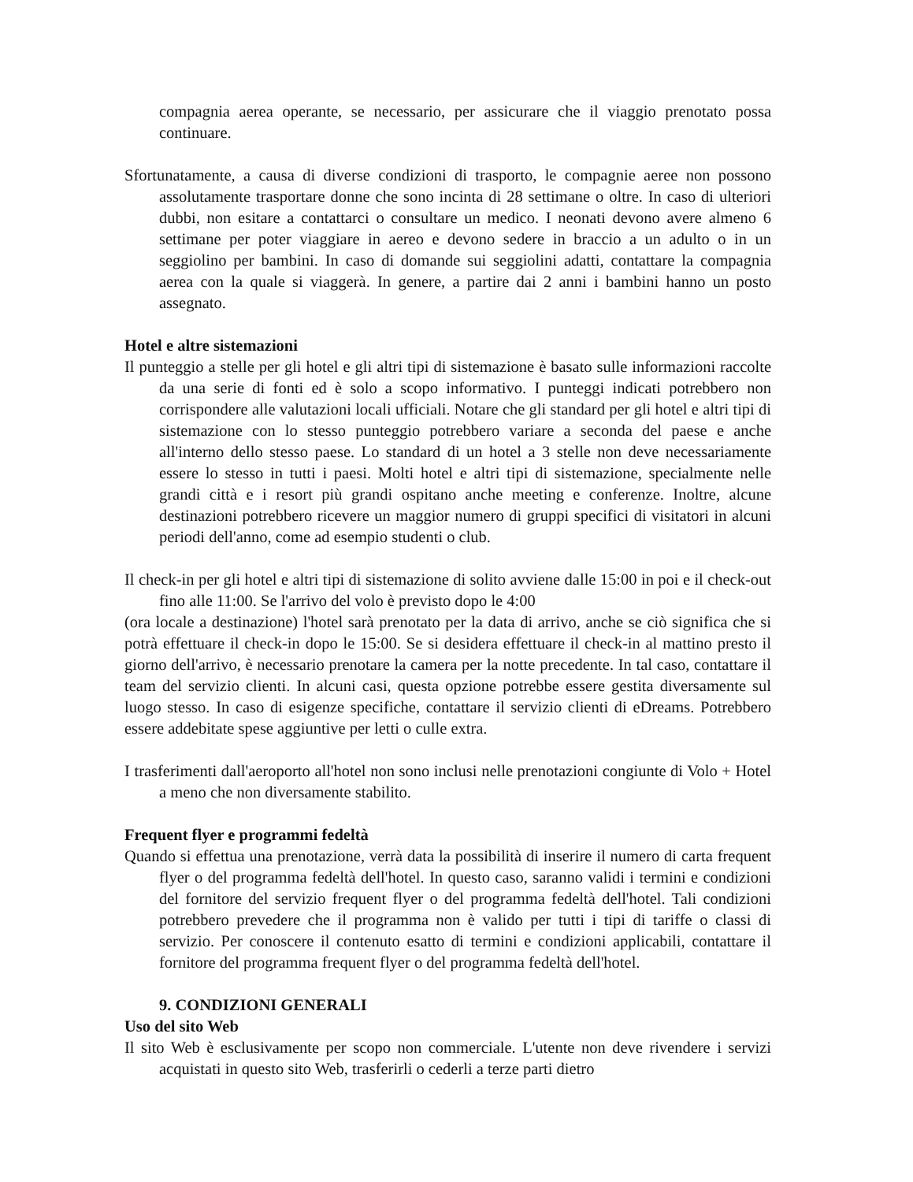compagnia aerea operante, se necessario, per assicurare che il viaggio prenotato possa continuare.
Sfortunatamente, a causa di diverse condizioni di trasporto, le compagnie aeree non possono assolutamente trasportare donne che sono incinta di 28 settimane o oltre. In caso di ulteriori dubbi, non esitare a contattarci o consultare un medico. I neonati devono avere almeno 6 settimane per poter viaggiare in aereo e devono sedere in braccio a un adulto o in un seggiolino per bambini. In caso di domande sui seggiolini adatti, contattare la compagnia aerea con la quale si viaggerà. In genere, a partire dai 2 anni i bambini hanno un posto assegnato.
Hotel e altre sistemazioni
Il punteggio a stelle per gli hotel e gli altri tipi di sistemazione è basato sulle informazioni raccolte da una serie di fonti ed è solo a scopo informativo. I punteggi indicati potrebbero non corrispondere alle valutazioni locali ufficiali. Notare che gli standard per gli hotel e altri tipi di sistemazione con lo stesso punteggio potrebbero variare a seconda del paese e anche all'interno dello stesso paese. Lo standard di un hotel a 3 stelle non deve necessariamente essere lo stesso in tutti i paesi. Molti hotel e altri tipi di sistemazione, specialmente nelle grandi città e i resort più grandi ospitano anche meeting e conferenze. Inoltre, alcune destinazioni potrebbero ricevere un maggior numero di gruppi specifici di visitatori in alcuni periodi dell'anno, come ad esempio studenti o club.
Il check-in per gli hotel e altri tipi di sistemazione di solito avviene dalle 15:00 in poi e il check-out fino alle 11:00. Se l'arrivo del volo è previsto dopo le 4:00
(ora locale a destinazione) l'hotel sarà prenotato per la data di arrivo, anche se ciò significa che si potrà effettuare il check-in dopo le 15:00. Se si desidera effettuare il check-in al mattino presto il giorno dell'arrivo, è necessario prenotare la camera per la notte precedente. In tal caso, contattare il team del servizio clienti. In alcuni casi, questa opzione potrebbe essere gestita diversamente sul luogo stesso. In caso di esigenze specifiche, contattare il servizio clienti di eDreams. Potrebbero essere addebitate spese aggiuntive per letti o culle extra.
I trasferimenti dall'aeroporto all'hotel non sono inclusi nelle prenotazioni congiunte di Volo + Hotel a meno che non diversamente stabilito.
Frequent flyer e programmi fedeltà
Quando si effettua una prenotazione, verrà data la possibilità di inserire il numero di carta frequent flyer o del programma fedeltà dell'hotel. In questo caso, saranno validi i termini e condizioni del fornitore del servizio frequent flyer o del programma fedeltà dell'hotel. Tali condizioni potrebbero prevedere che il programma non è valido per tutti i tipi di tariffe o classi di servizio. Per conoscere il contenuto esatto di termini e condizioni applicabili, contattare il fornitore del programma frequent flyer o del programma fedeltà dell'hotel.
9. CONDIZIONI GENERALI
Uso del sito Web
Il sito Web è esclusivamente per scopo non commerciale. L'utente non deve rivendere i servizi acquistati in questo sito Web, trasferirli o cederli a terze parti dietro